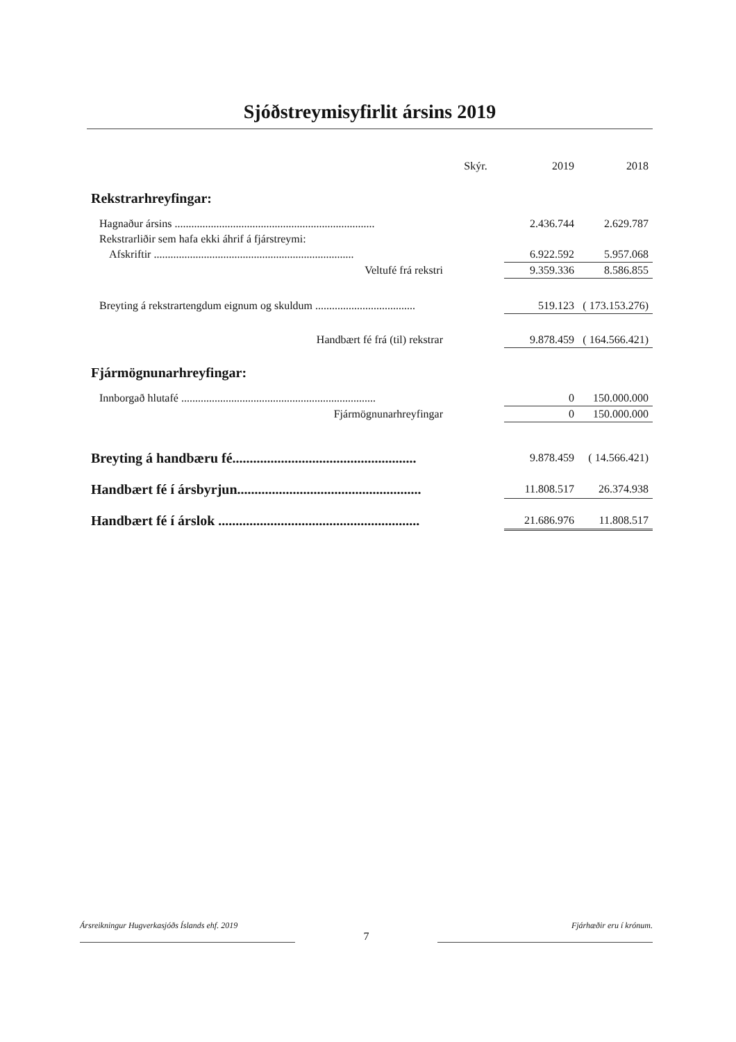Sjóðstreymisyfirlit ársins 2019
| | Skýr. | 2019 | 2018 |
| --- | --- | --- | --- |
| Rekstrarhreyfingar: | | | |
| Hagnaður ársins ........................................................................ | | 2.436.744 | 2.629.787 |
| Rekstrarliðir sem hafa ekki áhrif á fjárstreymi: | | | |
| Afskriftir ........................................................................ | | 6.922.592 | 5.957.068 |
| Veltufé frá rekstri | | 9.359.336 | 8.586.855 |
| Breyting á rekstrartengdum eignum og skuldum .................................... | | 519.123 | ( 173.153.276) |
| Handbært fé frá (til) rekstrar | | 9.878.459 | ( 164.566.421) |
| Fjármögnunarhreyfingar: | | | |
| Innborgað hlutafé ...................................................................... | | 0 | 150.000.000 |
| Fjármögnunarhreyfingar | | 0 | 150.000.000 |
| Breyting á handbæru fé..................................................... | | 9.878.459 | ( 14.566.421) |
| Handbært fé í ársbyrjun..................................................... | | 11.808.517 | 26.374.938 |
| Handbært fé í árslok .......................................................... | | 21.686.976 | 11.808.517 |
Ársreikningur Hugverkasjóðs Íslands ehf. 2019
7
Fjárhæðir eru í krónum.